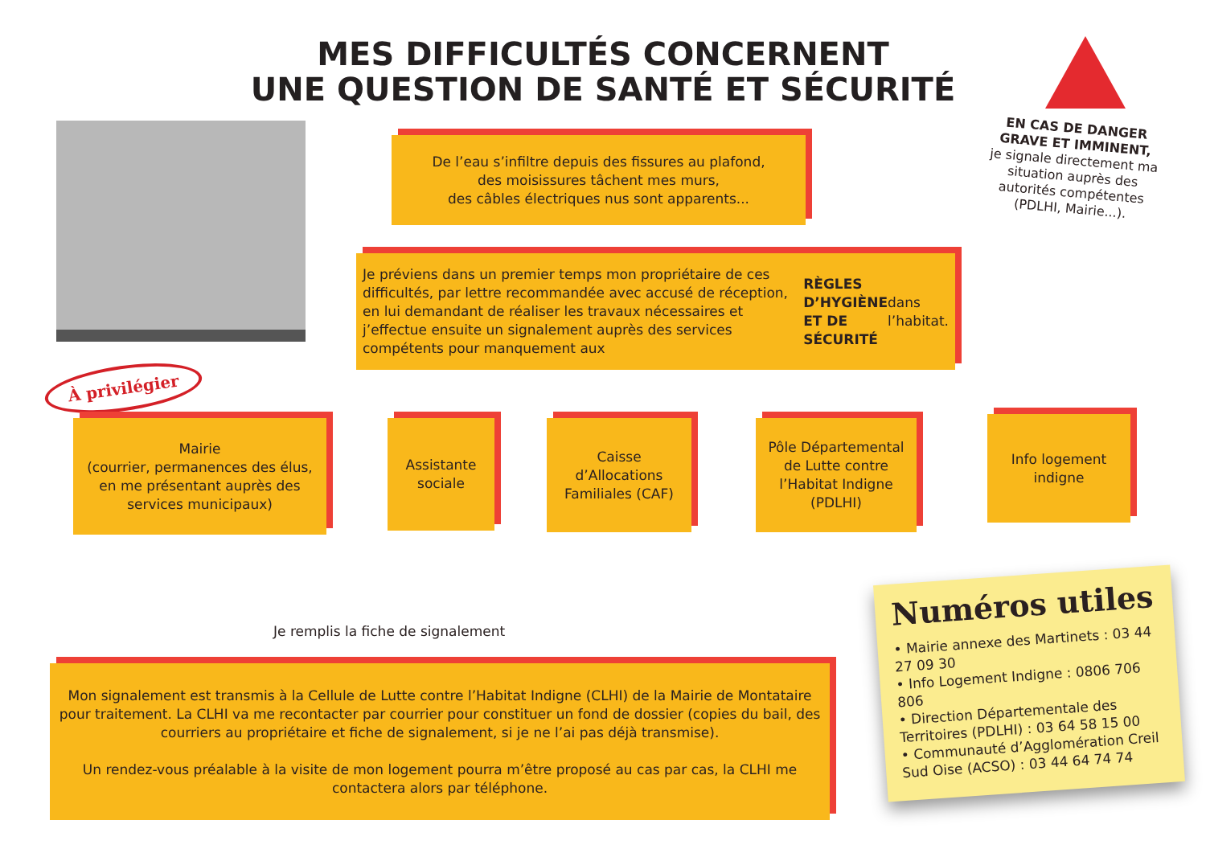MES DIFFICULTÉS CONCERNENT
UNE QUESTION DE SANTÉ ET SÉCURITÉ
EN CAS DE DANGER GRAVE ET IMMINENT,
je signale directement ma situation auprès des autorités compétentes (PDLHI, Mairie...).
De l’eau s’infiltre depuis des fissures au plafond,
des moisissures tâchent mes murs,
des câbles électriques nus sont apparents...
Je préviens dans un premier temps mon propriétaire de ces difficultés, par lettre recommandée avec accusé de réception, en lui demandant de réaliser les travaux nécessaires et j’effectue ensuite un signalement auprès des services compétents pour manquement aux RÈGLES D’HYGIÈNE ET DE SÉCURITÉ dans l’habitat.
À privilégier
Mairie
(courrier, permanences des élus, en me présentant auprès des services municipaux)
Assistante sociale
Caisse d’Allocations Familiales (CAF)
Pôle Départemental de Lutte contre l’Habitat Indigne (PDLHI)
Info logement indigne
Je remplis la fiche de signalement
Mon signalement est transmis à la Cellule de Lutte contre l’Habitat Indigne (CLHI) de la Mairie de Montataire pour traitement. La CLHI va me recontacter par courrier pour constituer un fond de dossier (copies du bail, des courriers au propriétaire et fiche de signalement, si je ne l’ai pas déjà transmise).
Un rendez-vous préalable à la visite de mon logement pourra m’être proposé au cas par cas, la CLHI me contactera alors par téléphone.
Numéros utiles
• Mairie annexe des Martinets : 03 44 27 09 30
• Info Logement Indigne : 0806 706 806
• Direction Départementale des Territoires (PDLHI) : 03 64 58 15 00
• Communauté d’Agglomération Creil Sud Oise (ACSO) : 03 44 64 74 74